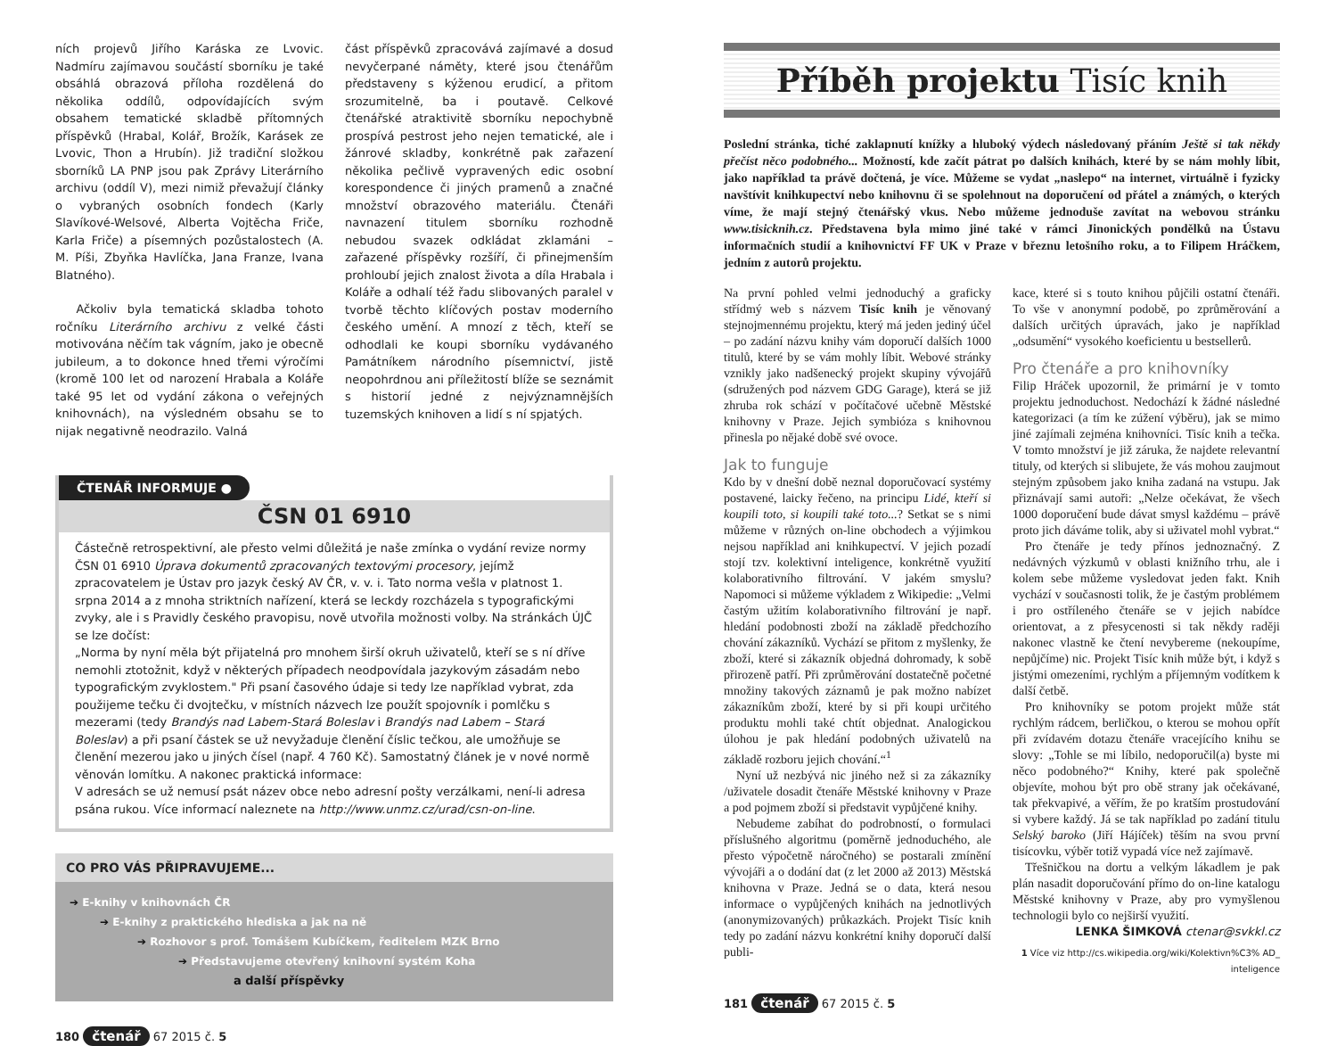ních projevů Jiřího Karáska ze Lvovic. Nadmíru zajímavou součástí sborníku je také obsáhlá obrazová příloha rozdělená do několika oddílů, odpovídajících svým obsahem tematické skladbě přítomných příspěvků (Hrabal, Kolář, Brožík, Karásek ze Lvovic, Thon a Hrubín). Již tradiční složkou sborníků LA PNP jsou pak Zprávy Literárního archivu (oddíl V), mezi nimiž převažují články o vybraných osobních fondech (Karly Slavíkové-Welsové, Alberta Vojtěcha Friče, Karla Friče) a písemných pozůstalostech (A. M. Píši, Zbyňka Havlíčka, Jana Franze, Ivana Blatného).
Ačkoliv byla tematická skladba tohoto ročníku Literárního archivu z velké části motivována něčím tak vágním, jako je obecně jubileum, a to dokonce hned třemi výročími (kromě 100 let od narození Hrabala a Koláře také 95 let od vydání zákona o veřejných knihovnách), na výsledném obsahu se to nijak negativně neodrazilo. Valná
část příspěvků zpracovává zajímavé a dosud nevyčerpané náměty, které jsou čtenářům představeny s kýženou erudicí, a přitom srozumitelně, ba i poutavě. Celkové čtenářské atraktivitě sborníku nepochybně prospívá pestrost jeho nejen tematické, ale i žánrové skladby, konkrétně pak zařazení několika pečlivě vypravených edic osobní korespondence či jiných pramenů a značné množství obrazového materiálu. Čtenáři navnazení titulem sborníku rozhodně nebudou svazek odkládat zklamáni – zařazené příspěvky rozšíří, či přinejmenším prohloubí jejich znalost života a díla Hrabala i Koláře a odhalí též řadu slibovaných paralel v tvorbě těchto klíčových postav moderního českého umění. A mnozí z těch, kteří se odhodlali ke koupi sborníku vydávaného Památníkem národního písemnictví, jistě neopohrdnou ani příležitostí blíže se seznámit s historií jedné z nejvýznamnějších tuzemských knihoven a lidí s ní spjatých.
ČTENÁŘ INFORMUJE ●
ČSN 01 6910
Částečně retrospektivní, ale přesto velmi důležitá je naše zmínka o vydání revize normy ČSN 01 6910 Úprava dokumentů zpracovaných textovými procesory, jejímž zpracovatelem je Ústav pro jazyk český AV ČR, v. v. i. Tato norma vešla v platnost 1. srpna 2014 a z mnoha striktních nařízení, která se leckdy rozcházela s typografickými zvyky, ale i s Pravidly českého pravopisu, nově utvořila možnosti volby. Na stránkách ÚJČ se lze dočíst:
„Norma by nyní měla být přijatelná pro mnohem širší okruh uživatelů, kteří se s ní dříve nemohli ztotožnit, když v některých případech neodpovídala jazykovým zásadám nebo typografickým zvyklostem." Při psaní časového údaje si tedy lze například vybrat, zda použijeme tečku či dvojtečku, v místních názvech lze použít spojovník i pomlčku s mezerami (tedy Brandýs nad Labem-Stará Boleslav i Brandýs nad Labem – Stará Boleslav) a při psaní částek se už nevyžaduje členění číslic tečkou, ale umožňuje se členění mezerou jako u jiných čísel (např. 4 760 Kč). Samostatný článek je v nové normě věnován lomítku. A nakonec praktická informace:
V adresách se už nemusí psát název obce nebo adresní pošty verzálkami, není-li adresa psána rukou. Více informací naleznete na http://www.unmz.cz/urad/csn-on-line.
CO PRO VÁS PŘIPRAVUJEME...
➔ E-knihy v knihovnách ČR
➔ E-knihy z praktického hlediska a jak na ně
➔ Rozhovor s prof. Tomášem Kubíčkem, ředitelem MZK Brno
➔ Představujeme otevřený knihovní systém Koha
a další příspěvky
180 čtenář 67 2015 č. 5
Příběh projektu Tisíc knih
Poslední stránka, tiché zaklapnutí knížky a hluboký výdech následovaný přáním Ještě si tak někdy přečíst něco podobného... Možností, kde začít pátrat po dalších knihách, které by se nám mohly líbit, jako například ta právě dočtená, je více. Můžeme se vydat „naslepo“ na internet, virtuálně i fyzicky navštívit knihkupectví nebo knihovnu či se spolehnout na doporučení od přátel a známých, o kterých víme, že mají stejný čtenářský vkus. Nebo můžeme jednoduše zavítat na webovou stránku www.tisicknih.cz. Představena byla mimo jiné také v rámci Jinonických pondělků na Ústavu informačních studií a knihovnictví FF UK v Praze v březnu letošního roku, a to Filipem Hráčkem, jedním z autorů projektu.
Na první pohled velmi jednoduchý a graficky střídmý web s názvem Tisíc knih je věnovaný stejnojmennému projektu, který má jeden jediný účel – po zadání názvu knihy vám doporučí dalších 1000 titulů, které by se vám mohly líbit. Webové stránky vznikly jako nadšenecký projekt skupiny vývojářů (sdružených pod názvem GDG Garage), která se již zhruba rok schází v počítačové učebně Městské knihovny v Praze. Jejich symbióza s knihovnou přinesla po nějaké době své ovoce.
Jak to funguje
Kdo by v dnešní době neznal doporučovací systémy postavené, laicky řečeno, na principu Lidé, kteří si koupili toto, si koupili také toto...? Setkat se s nimi můžeme v různých on-line obchodech a výjimkou nejsou například ani knihkupectví. V jejich pozadí stojí tzv. kolektivní inteligence, konkrétně využití kolaborativního filtrování. V jakém smyslu? Napomoci si můžeme výkladem z Wikipedie: „Velmi častým užitím kolaborativního filtrování je např. hledání podobnosti zboží na základě předchozího chování zákazníků. Vychází se přitom z myšlenky, že zboží, které si zákazník objedná dohromady, k sobě přirozeně patří. Při zprůměrování dostatečně početné množiny takových záznamů je pak možno nabízet zákazníkům zboží, které by si při koupi určitého produktu mohli také chtít objednat. Analogickou úlohou je pak hledání podobných uživatelů na základě rozboru jejich chování.“<sup>1</sup>
Nyní už nezbývá nic jiného než si za zákazníky /uživatele dosadit čtenáře Městské knihovny v Praze a pod pojmem zboží si představit vypůjčené knihy.
Nebudeme zabíhat do podrobností, o formulaci příslušného algoritmu (poměrně jednoduchého, ale přesto výpočetně náročného) se postarali zmínění vývojáři a o dodání dat (z let 2000 až 2013) Městská knihovna v Praze. Jedná se o data, která nesou informace o vypůjčených knihách na jednotlivých (anonymizovaných) průkazkách. Projekt Tisíc knih tedy po zadání názvu konkrétní knihy doporučí další publi-
kace, které si s touto knihou půjčili ostatní čtenáři. To vše v anonymní podobě, po zprůměrování a dalších určitých úpravách, jako je například „odsumění“ vysokého koeficientu u bestsellerů.
Pro čtenáře a pro knihovníky
Filip Hráček upozornil, že primární je v tomto projektu jednoduchost. Nedochází k žádné následné kategorizaci (a tím ke zúžení výběru), jak se mimo jiné zajímali zejména knihovníci. Tisíc knih a tečka. V tomto množství je již záruka, že najdete relevantní tituly, od kterých si slibujete, že vás mohou zaujmout stejným způsobem jako kniha zadaná na vstupu. Jak přiznávají sami autoři: „Nelze očekávat, že všech 1000 doporučení bude dávat smysl každému – právě proto jich dáváme tolik, aby si uživatel mohl vybrat.“
Pro čtenáře je tedy přínos jednoznačný. Z nedávných výzkumů v oblasti knižního trhu, ale i kolem sebe můžeme vysledovat jeden fakt. Knih vychází v současnosti tolik, že je častým problémem i pro ostříleného čtenáře se v jejich nabídce orientovat, a z přesycenosti si tak někdy raději nakonec vlastně ke čtení nevybereme (nekoupíme, nepůjčíme) nic. Projekt Tisíc knih může být, i když s jistými omezeními, rychlým a příjemným vodítkem k další četbě.
Pro knihovníky se potom projekt může stát rychlým rádcem, berličkou, o kterou se mohou opřít při zvídavém dotazu čtenáře vracejícího knihu se slovy: „Tohle se mi líbilo, nedoporučil(a) byste mi něco podobného?“ Knihy, které pak společně objevíte, mohou být pro obě strany jak očekávané, tak překvapivé, a věřím, že po kratším prostudování si vybere každý. Já se tak například po zadání titulu Selský baroko (Jiří Hájíček) těším na svou první tisícovku, výběr totiž vypadá více než zajímavě.
Třešničkou na dortu a velkým lákadlem je pak plán nasadit doporučování přímo do on-line katalogu Městské knihovny v Praze, aby pro vymyšlenou technologii bylo co nejširší využití.
LENKA ŠIMKOVÁ ctenar@svkkl.cz
1 Více viz http://cs.wikipedia.org/wiki/Kolektivn%C3% AD_ inteligence
181 čtenář 67 2015 č. 5